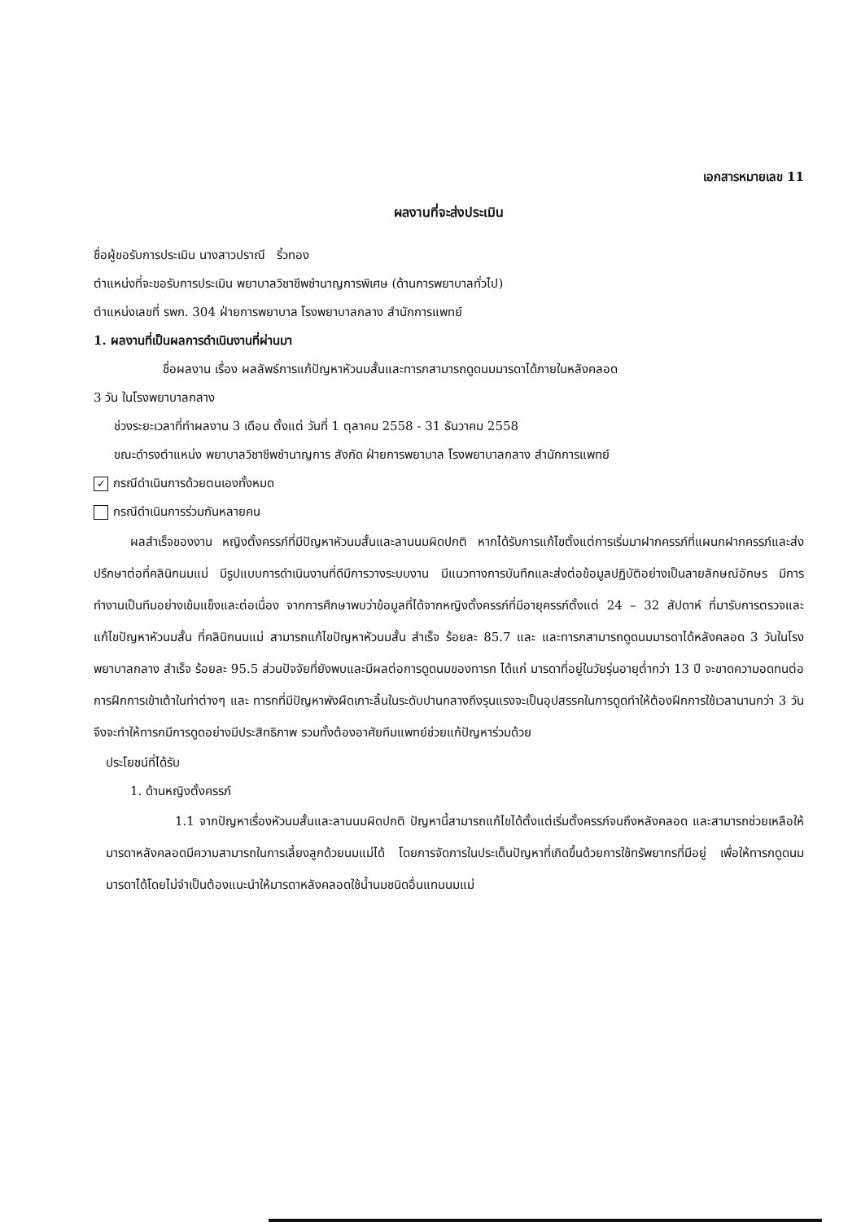เอกสารหมายเลข 11
ผลงานที่จะส่งประเมิน
ชื่อผู้ขอรับการประเมิน นางสาวปราณี ริ้วทอง
ตำแหน่งที่จะขอรับการประเมิน พยาบาลวิชาชีพชำนาญการพิเศษ (ด้านการพยาบาลทั่วไป)
ตำแหน่งเลขที่ รพก. 304 ฝ่ายการพยาบาล โรงพยาบาลกลาง สำนักการแพทย์
1. ผลงานที่เป็นผลการดำเนินงานที่ผ่านมา
ชื่อผลงาน เรื่อง ผลลัพธ์การแก้ปัญหาหัวนมสั้นและทารกสามารถดูดนมมารดาได้ภายในหลังคลอด
3 วัน ในโรงพยาบาลกลาง
ช่วงระยะเวลาที่ทำผลงาน 3 เดือน ตั้งแต่ วันที่ 1 ตุลาคม 2558 - 31 ธันวาคม 2558
ขณะดำรงตำแหน่ง พยาบาลวิชาชีพชำนาญการ สังกัด ฝ่ายการพยาบาล โรงพยาบาลกลาง สำนักการแพทย์
✓ กรณีดำเนินการด้วยตนเองทั้งหมด
กรณีดำเนินการร่วมกันหลายคน
ผลสำเร็จของงาน หญิงตั้งครรภ์ที่มีปัญหาหัวนมสั้นและลานนมผิดปกติ หากได้รับการแก้ไขตั้งแต่การเริ่มมาฝากครรภ์ที่แผนกฝากครรภ์และส่งปรึกษาต่อที่คลินิกนมแม่ มีรูปแบบการดำเนินงานที่ดีมีการวางระบบงาน มีแนวทางการบันทึกและส่งต่อข้อมูลปฏิบัติอย่างเป็นลายลักษณ์อักษร มีการทำงานเป็นทีมอย่างเข้มแข็งและต่อเนื่อง จากการศึกษาพบว่าข้อมูลที่ได้จากหญิงตั้งครรภ์ที่มีอายุครรภ์ตั้งแต่ 24 – 32 สัปดาห์ ที่มารับการตรวจและแก้ไขปัญหาหัวนมสั้น ที่คลินิกนมแม่ สามารถแก้ไขปัญหาหัวนมสั้น สำเร็จ ร้อยละ 85.7 และ และทารกสามารถดูดนมมารดาได้หลังคลอด 3 วันในโรงพยาบาลกลาง สำเร็จ ร้อยละ 95.5 ส่วนปัจจัยที่ยังพบและมีผลต่อการดูดนมของทารก ได้แก่ มารดาที่อยู่ในวัยรุ่นอายุต่ำกว่า 13 ปี จะขาดความอดทนต่อการฝึกการเข้าเต้าในท่าต่างๆ และ ทารกที่มีปัญหาพังผืดเกาะลิ้นในระดับปานกลางถึงรุนแรงจะเป็นอุปสรรคในการดูดทำให้ต้องฝึกการใช้เวลานานกว่า 3 วันจึงจะทำให้ทารกมีการดูดอย่างมีประสิทธิภาพ รวมทั้งต้องอาศัยทีมแพทย์ช่วยแก้ปัญหาร่วมด้วย
ประโยชน์ที่ได้รับ
1. ด้านหญิงตั้งครรภ์
1.1 จากปัญหาเรื่องหัวนมสั้นและลานนมผิดปกติ ปัญหานี้สามารถแก้ไขได้ตั้งแต่เริ่มตั้งครรภ์จนถึงหลังคลอด และสามารถช่วยเหลือให้มารดาหลังคลอดมีความสามารถในการเลี้ยงลูกด้วยนมแม่ได้ โดยการจัดการในประเด็นปัญหาที่เกิดขึ้นด้วยการใช้ทรัพยากรที่มีอยู่ เพื่อให้ทารกดูดนมมารดาได้โดยไม่จำเป็นต้องแนะนำให้มารดาหลังคลอดใช้น้ำนมชนิดอื่นแทนนมแม่